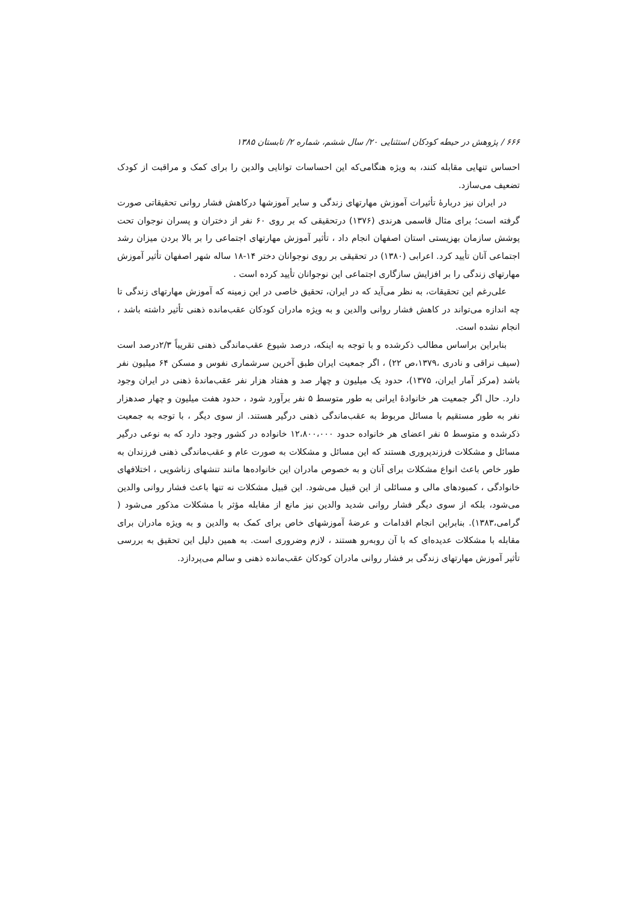۶۶۶ / پژوهش در حیطه کودکان استثنایی ۲۰/ سال ششم، شماره ۲/ تابستان ۱۳۸۵
احساس تنهایی مقابله کنند، به ویژه هنگامی‌که این احساسات توانایی والدین را برای کمک و مراقبت از کودک تضعیف می‌سازد.
در ایران نیز دربارهٔ تأثیرات آموزش مهارتهای زندگی و سایر آموزشها درکاهش فشار روانی تحقیقاتی صورت گرفته است؛ برای مثال قاسمی هرندی (۱۳۷۶) درتحقیقی که بر روی ۶۰ نفر از دختران و پسران نوجوان تحت پوشش سازمان بهزیستی استان اصفهان انجام داد ، تأثیر آموزش مهارتهای اجتماعی را بر بالا بردن میزان رشد اجتماعی آنان تأیید کرد. اعرابی (۱۳۸۰) در تحقیقی بر روی نوجوانان دختر ۱۴-۱۸ ساله شهر اصفهان تأثیر آموزش مهارتهای زندگی را بر افزایش سازگاری اجتماعی این نوجوانان تأیید کرده است .
علی‌رغم این تحقیقات، به نظر می‌آید که در ایران، تحقیق خاصی در این زمینه که آموزش مهارتهای زندگی تا چه اندازه می‌تواند در کاهش فشار روانی والدین و به ویژه مادران کودکان عقب‌مانده ذهنی تأثیر داشته باشد ، انجام نشده است.
بنابراین براساس مطالب ذکرشده و با توجه به اینکه، درصد شیوع عقب‌ماندگی ذهنی تقریباً ۲/۳درصد است (سیف نراقی و نادری ،۱۳۷۹،ص ۲۲) ، اگر جمعیت ایران طبق آخرین سرشماری نفوس و مسکن ۶۴ میلیون نفر باشد (مرکز آمار ایران، ۱۳۷۵)، حدود یک میلیون و چهار صد و هفتاد هزار نفر عقب‌ماندهٔ ذهنی در ایران وجود دارد. حال اگر جمعیت هر خانوادهٔ ایرانی به طور متوسط ۵ نفر برآورد شود ، حدود هفت میلیون و چهار صدهزار نفر به طور مستقیم با مسائل مربوط به عقب‌ماندگی ذهنی درگیر هستند. از سوی دیگر ، با توجه به جمعیت ذکرشده و متوسط ۵ نفر اعضای هر خانواده حدود ۱۲،۸۰۰،۰۰۰ خانواده در کشور وجود دارد که به نوعی درگیر مسائل و مشکلات فرزندپروری هستند که این مسائل و مشکلات به صورت عام و عقب‌ماندگی ذهنی فرزندان به طور خاص باعث انواع مشکلات برای آنان و به خصوص مادران این خانواده‌ها مانند تنشهای زناشویی ، اختلافهای خانوادگی ، کمبودهای مالی و مسائلی از این قبیل می‌شود. این قبیل مشکلات نه تنها باعث فشار روانی والدین می‌شود، بلکه از سوی دیگر فشار روانی شدید والدین نیز مانع از مقابله مؤثر با مشکلات مذکور می‌شود ( گرامی،۱۳۸۳). بنابراین انجام اقدامات و عرضهٔ آموزشهای خاص برای کمک به والدین و به ویژه مادران برای مقابله با مشکلات عدیده‌ای که با آن روبه‌رو هستند ، لازم وضروری است. به همین دلیل این تحقیق به بررسی تأثیر آموزش مهارتهای زندگی بر فشار روانی مادران کودکان عقب‌مانده ذهنی و سالم می‌پردازد.